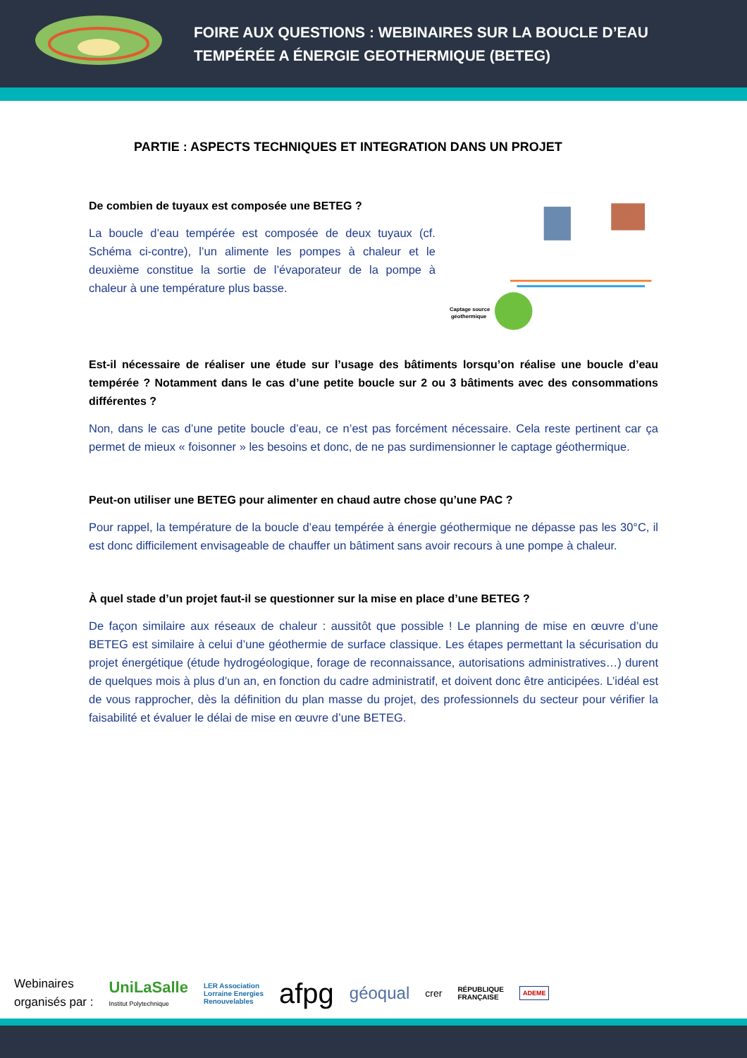FOIRE AUX QUESTIONS : WEBINAIRES SUR LA BOUCLE D’EAU
TEMPÉRÉE A ÉNERGIE GEOTHERMIQUE (BETEG)
PARTIE : ASPECTS TECHNIQUES ET INTEGRATION DANS UN PROJET
De combien de tuyaux est composée une BETEG ?
La boucle d’eau tempérée est composée de deux tuyaux (cf. Schéma ci-contre), l’un alimente les pompes à chaleur et le deuxième constitue la sortie de l’évaporateur de la pompe à chaleur à une température plus basse.
Captage source
géothermique
Est-il nécessaire de réaliser une étude sur l’usage des bâtiments lorsqu’on réalise une boucle d’eau tempérée ? Notamment dans le cas d’une petite boucle sur 2 ou 3 bâtiments avec des consommations différentes ?
Non, dans le cas d’une petite boucle d’eau, ce n’est pas forcément nécessaire. Cela reste pertinent car ça permet de mieux « foisonner » les besoins et donc, de ne pas surdimensionner le captage géothermique.
Peut-on utiliser une BETEG pour alimenter en chaud autre chose qu’une PAC ?
Pour rappel, la température de la boucle d’eau tempérée à énergie géothermique ne dépasse pas les 30°C, il est donc difficilement envisageable de chauffer un bâtiment sans avoir recours à une pompe à chaleur.
À quel stade d’un projet faut-il se questionner sur la mise en place d’une BETEG ?
De façon similaire aux réseaux de chaleur : aussitôt que possible ! Le planning de mise en œuvre d’une BETEG est similaire à celui d’une géothermie de surface classique. Les étapes permettant la sécurisation du projet énergétique (étude hydrogéologique, forage de reconnaissance, autorisations administratives…) durent de quelques mois à plus d’un an, en fonction du cadre administratif, et doivent donc être anticipées. L’idéal est de vous rapprocher, dès la définition du plan masse du projet, des professionnels du secteur pour vérifier la faisabilité et évaluer le délai de mise en œuvre d’une BETEG.
Webinaires
organisés par :
UniLaSalle
Institut Polytechnique
LER Association
Lorraine Energies
Renouvelables
afpg
géoqual
crer
RÉPUBLIQUE
FRANÇAISE
ADEME